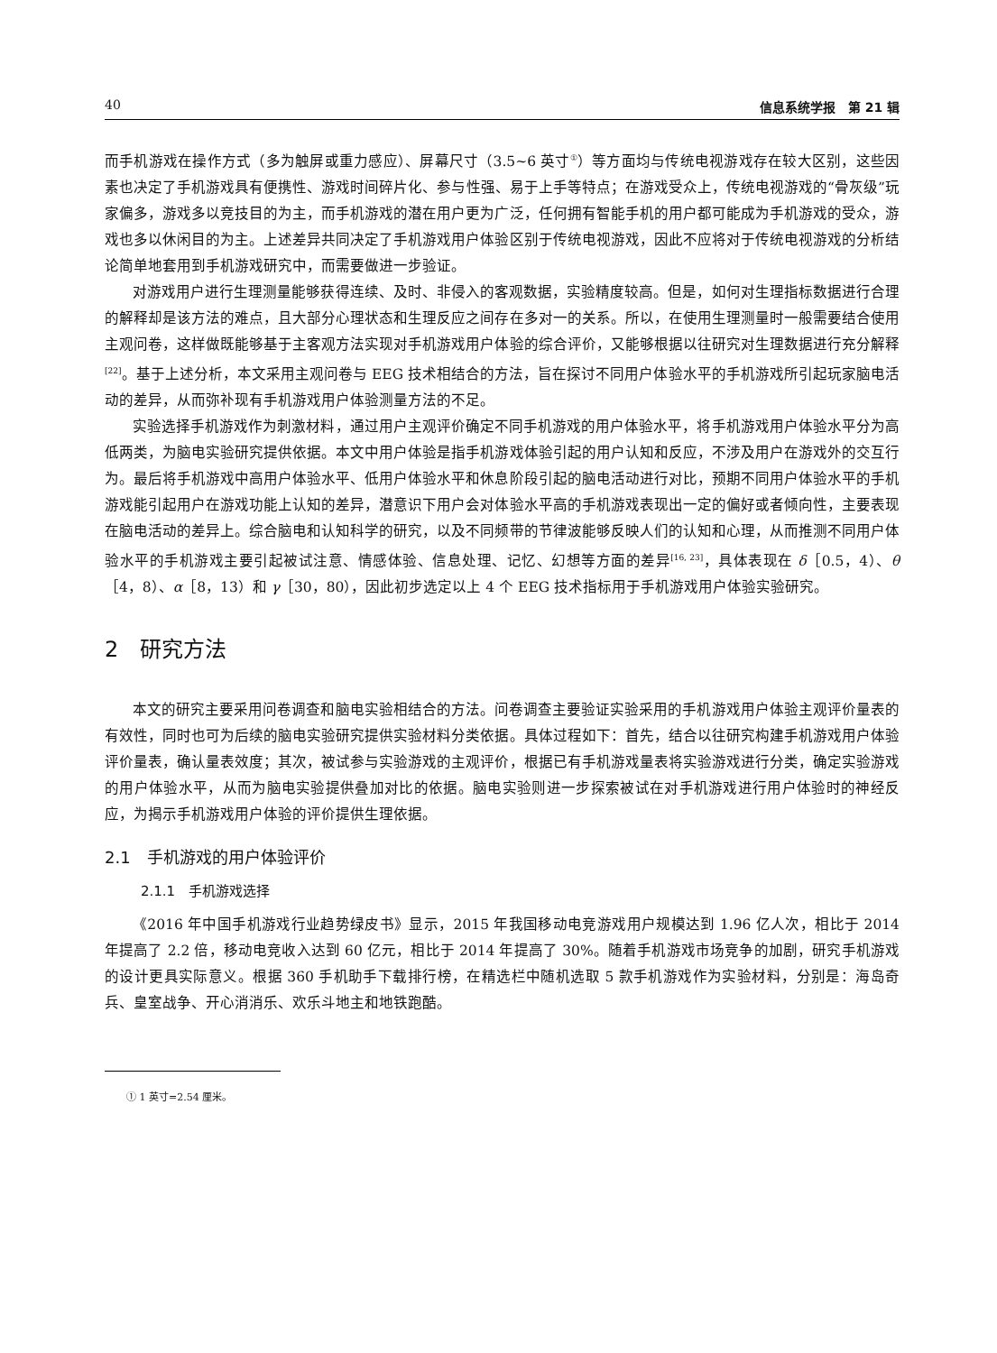40 信息系统学报　第 21 辑
而手机游戏在操作方式（多为触屏或重力感应）、屏幕尺寸（3.5~6 英寸<sup>①</sup>）等方面均与传统电视游戏存在较大区别，这些因素也决定了手机游戏具有便携性、游戏时间碎片化、参与性强、易于上手等特点；在游戏受众上，传统电视游戏的“骨灰级”玩家偏多，游戏多以竞技目的为主，而手机游戏的潜在用户更为广泛，任何拥有智能手机的用户都可能成为手机游戏的受众，游戏也多以休闲目的为主。上述差异共同决定了手机游戏用户体验区别于传统电视游戏，因此不应将对于传统电视游戏的分析结论简单地套用到手机游戏研究中，而需要做进一步验证。
对游戏用户进行生理测量能够获得连续、及时、非侵入的客观数据，实验精度较高。但是，如何对生理指标数据进行合理的解释却是该方法的难点，且大部分心理状态和生理反应之间存在多对一的关系。所以，在使用生理测量时一般需要结合使用主观问卷，这样做既能够基于主客观方法实现对手机游戏用户体验的综合评价，又能够根据以往研究对生理数据进行充分解释<sup>[22]</sup>。基于上述分析，本文采用主观问卷与 EEG 技术相结合的方法，旨在探讨不同用户体验水平的手机游戏所引起玩家脑电活动的差异，从而弥补现有手机游戏用户体验测量方法的不足。
实验选择手机游戏作为刺激材料，通过用户主观评价确定不同手机游戏的用户体验水平，将手机游戏用户体验水平分为高低两类，为脑电实验研究提供依据。本文中用户体验是指手机游戏体验引起的用户认知和反应，不涉及用户在游戏外的交互行为。最后将手机游戏中高用户体验水平、低用户体验水平和休息阶段引起的脑电活动进行对比，预期不同用户体验水平的手机游戏能引起用户在游戏功能上认知的差异，潜意识下用户会对体验水平高的手机游戏表现出一定的偏好或者倾向性，主要表现在脑电活动的差异上。综合脑电和认知科学的研究，以及不同频带的节律波能够反映人们的认知和心理，从而推测不同用户体验水平的手机游戏主要引起被试注意、情感体验、信息处理、记忆、幻想等方面的差异<sup>[16, 23]</sup>，具体表现在 δ［0.5，4）、θ［4，8）、α［8，13）和 γ［30，80），因此初步选定以上 4 个 EEG 技术指标用于手机游戏用户体验实验研究。
2　研究方法
本文的研究主要采用问卷调查和脑电实验相结合的方法。问卷调查主要验证实验采用的手机游戏用户体验主观评价量表的有效性，同时也可为后续的脑电实验研究提供实验材料分类依据。具体过程如下：首先，结合以往研究构建手机游戏用户体验评价量表，确认量表效度；其次，被试参与实验游戏的主观评价，根据已有手机游戏量表将实验游戏进行分类，确定实验游戏的用户体验水平，从而为脑电实验提供叠加对比的依据。脑电实验则进一步探索被试在对手机游戏进行用户体验时的神经反应，为揭示手机游戏用户体验的评价提供生理依据。
2.1　手机游戏的用户体验评价
2.1.1　手机游戏选择
《2016 年中国手机游戏行业趋势绿皮书》显示，2015 年我国移动电竞游戏用户规模达到 1.96 亿人次，相比于 2014 年提高了 2.2 倍，移动电竞收入达到 60 亿元，相比于 2014 年提高了 30%。随着手机游戏市场竞争的加剧，研究手机游戏的设计更具实际意义。根据 360 手机助手下载排行榜，在精选栏中随机选取 5 款手机游戏作为实验材料，分别是：海岛奇兵、皇室战争、开心消消乐、欢乐斗地主和地铁跑酷。
① 1 英寸=2.54 厘米。